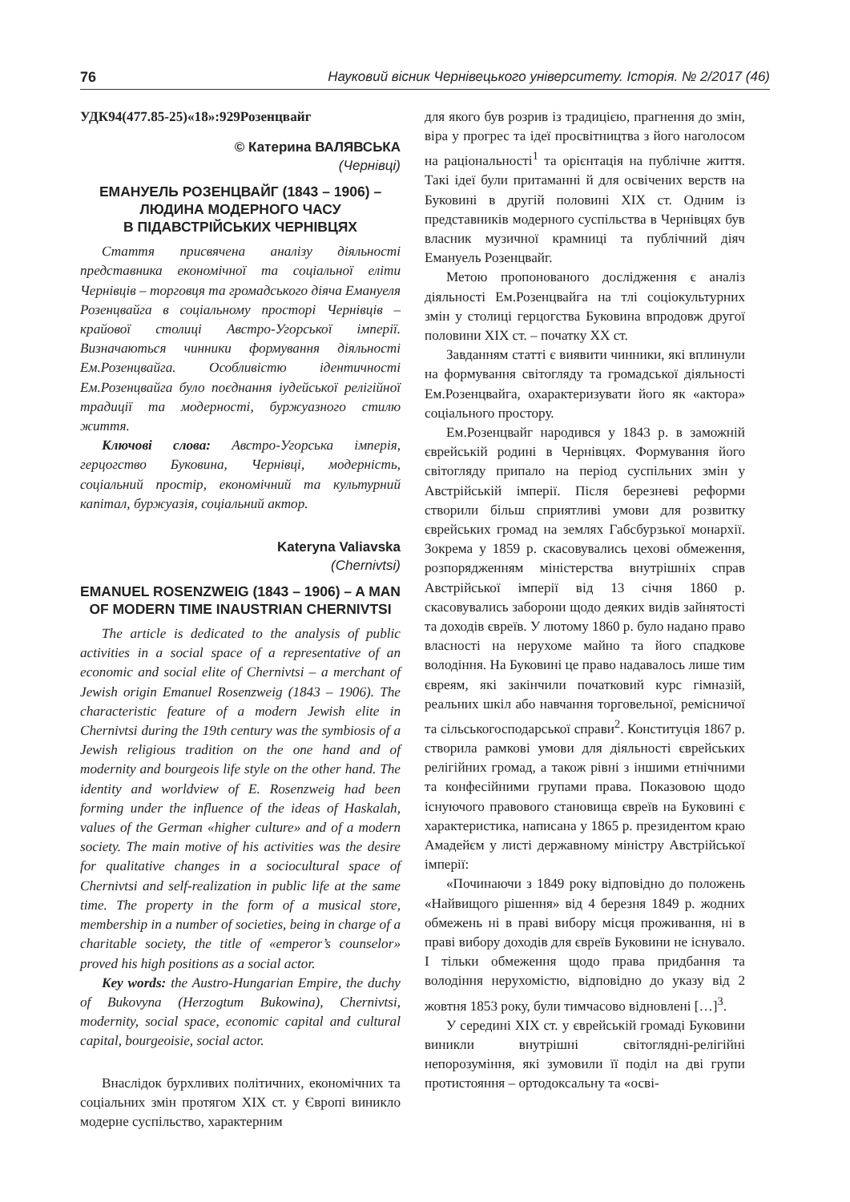76 Науковий вісник Чернівецького університету. Історія. № 2/2017 (46)
УДК94(477.85-25)«18»:929Розенцвайг
© Катерина ВАЛЯВСЬКА
(Чернівці)
ЕМАНУЕЛЬ РОЗЕНЦВАЙГ (1843 – 1906) – ЛЮДИНА МОДЕРНОГО ЧАСУ
В ПІДАВСТРІЙСЬКИХ ЧЕРНІВЦЯХ
Стаття присвячена аналізу діяльності представника економічної та соціальної еліти Чернівців – торговця та громадського діяча Емануеля Розенцвайга в соціальному просторі Чернівців – крайової столиці Австро-Угорської імперії. Визначаються чинники формування діяльності Ем.Розенцвайга. Особливістю ідентичності Ем.Розенцвайга було поєднання іудейської релігійної традиції та модерності, буржуазного стилю життя.
Ключові слова: Австро-Угорська імперія, герцогство Буковина, Чернівці, модерність, соціальний простір, економічний та культурний капітал, буржуазія, соціальний актор.
Kateryna Valiavska
(Chernivtsi)
EMANUEL ROSENZWEIG (1843 – 1906) – A MAN OF MODERN TIME INAUSTRIAN CHERNIVTSI
The article is dedicated to the analysis of public activities in a social space of a representative of an economic and social elite of Chernivtsi – a merchant of Jewish origin Emanuel Rosenzweig (1843 – 1906). The characteristic feature of a modern Jewish elite in Chernivtsi during the 19th century was the symbiosis of a Jewish religious tradition on the one hand and of modernity and bourgeois life style on the other hand. The identity and worldview of E. Rosenzweig had been forming under the influence of the ideas of Haskalah, values of the German «higher culture» and of a modern society. The main motive of his activities was the desire for qualitative changes in a sociocultural space of Chernivtsi and self-realization in public life at the same time. The property in the form of a musical store, membership in a number of societies, being in charge of a charitable society, the title of «emperor’s counselor» proved his high positions as a social actor.
Key words: the Austro-Hungarian Empire, the duchy of Bukovyna (Herzogtum Bukowina), Chernivtsi, modernity, social space, economic capital and cultural capital, bourgeoisie, social actor.
Внаслідок бурхливих політичних, економічних та соціальних змін протягом XIX ст. у Європі виникло модерне суспільство, характерним
для якого був розрив із традицією, прагнення до змін, віра у прогрес та ідеї просвітництва з його наголосом на раціональності<sup>1</sup> та орієнтація на публічне життя. Такі ідеї були притаманні й для освічених верств на Буковині в другій половині XIX ст. Одним із представників модерного суспільства в Чернівцях був власник музичної крамниці та публічний діяч Емануель Розенцвайг.
Метою пропонованого дослідження є аналіз діяльності Ем.Розенцвайга на тлі соціокультурних змін у столиці герцогства Буковина впродовж другої половини XIX ст. – початку XX ст.
Завданням статті є виявити чинники, які вплинули на формування світогляду та громадської діяльності Ем.Розенцвайга, охарактеризувати його як «актора» соціального простору.
Ем.Розенцвайг народився у 1843 р. в заможній єврейській родині в Чернівцях. Формування його світогляду припало на період суспільних змін у Австрійській імперії. Після березневі реформи створили більш сприятливі умови для розвитку єврейських громад на землях Габсбурзької монархії. Зокрема у 1859 р. скасовувались цехові обмеження, розпорядженням міністерства внутрішніх справ Австрійської імперії від 13 січня 1860 р. скасовувались заборони щодо деяких видів зайнятості та доходів євреїв. У лютому 1860 р. було надано право власності на нерухоме майно та його спадкове володіння. На Буковині це право надавалось лише тим євреям, які закінчили початковий курс гімназій, реальних шкіл або навчання торговельної, ремісничої та сільськогосподарської справи<sup>2</sup>. Конституція 1867 р. створила рамкові умови для діяльності єврейських релігійних громад, а також рівні з іншими етнічними та конфесійними групами права. Показовою щодо існуючого правового становища євреїв на Буковині є характеристика, написана у 1865 р. президентом краю Амадейєм у листі державному міністру Австрійської імперії:
«Починаючи з 1849 року відповідно до положень «Найвищого рішення» від 4 березня 1849 р. жодних обмежень ні в праві вибору місця проживання, ні в праві вибору доходів для євреїв Буковини не існувало. І тільки обмеження щодо права придбання та володіння нерухомістю, відповідно до указу від 2 жовтня 1853 року, були тимчасово відновлені […]<sup>3</sup>.
У середині XIX ст. у єврейській громаді Буковини виникли внутрішні світоглядні-релігійні непорозуміння, які зумовили її поділ на дві групи протистояння – ортодоксальну та «осві-